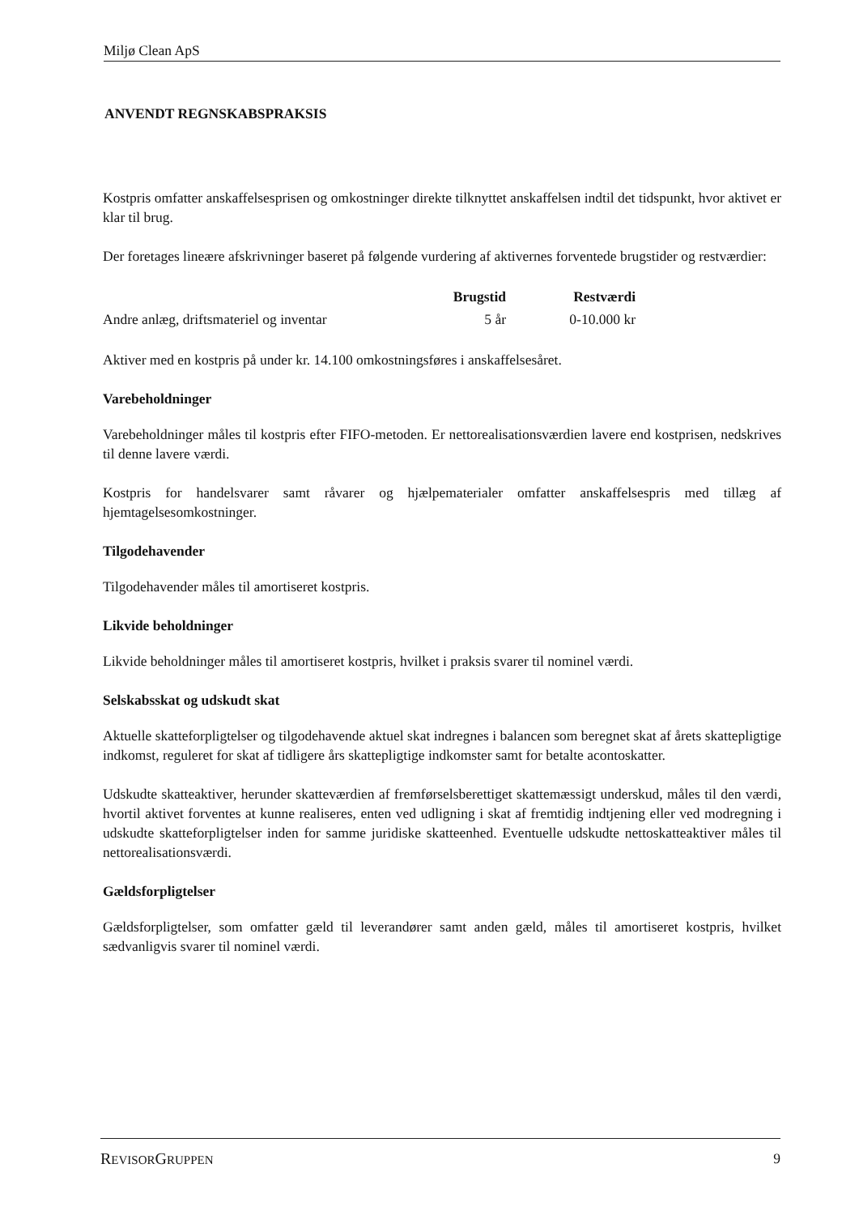Miljø Clean ApS
ANVENDT REGNSKABSPRAKSIS
Kostpris omfatter anskaffelsesprisen og omkostninger direkte tilknyttet anskaffelsen indtil det tidspunkt, hvor aktivet er klar til brug.
Der foretages lineære afskrivninger baseret på følgende vurdering af aktivernes forventede brugstider og restværdier:
| | Brugstid | Restværdi | |
| --- | --- | --- | --- |
| Andre anlæg, driftsmateriel og inventar | 5 år | 0-10.000 kr | |
Aktiver med en kostpris på under kr. 14.100 omkostningsføres i anskaffelsesåret.
Varebeholdninger
Varebeholdninger måles til kostpris efter FIFO-metoden. Er nettorealisationsværdien lavere end kostprisen, nedskrives til denne lavere værdi.
Kostpris for handelsvarer samt råvarer og hjælpematerialer omfatter anskaffelsespris med tillæg af hjemtagelsesomkostninger.
Tilgodehavender
Tilgodehavender måles til amortiseret kostpris.
Likvide beholdninger
Likvide beholdninger måles til amortiseret kostpris, hvilket i praksis svarer til nominel værdi.
Selskabsskat og udskudt skat
Aktuelle skatteforpligtelser og tilgodehavende aktuel skat indregnes i balancen som beregnet skat af årets skattepligtige indkomst, reguleret for skat af tidligere års skattepligtige indkomster samt for betalte acontoskatter.
Udskudte skatteaktiver, herunder skatteværdien af fremførselsberettiget skattemæssigt underskud, måles til den værdi, hvortil aktivet forventes at kunne realiseres, enten ved udligning i skat af fremtidig indtjening eller ved modregning i udskudte skatteforpligtelser inden for samme juridiske skatteenhed. Eventuelle udskudte nettoskatteaktiver måles til nettorealisationsværdi.
Gældsforpligtelser
Gældsforpligtelser, som omfatter gæld til leverandører samt anden gæld, måles til amortiseret kostpris, hvilket sædvanligvis svarer til nominel værdi.
REVISORGRUPPEN 9